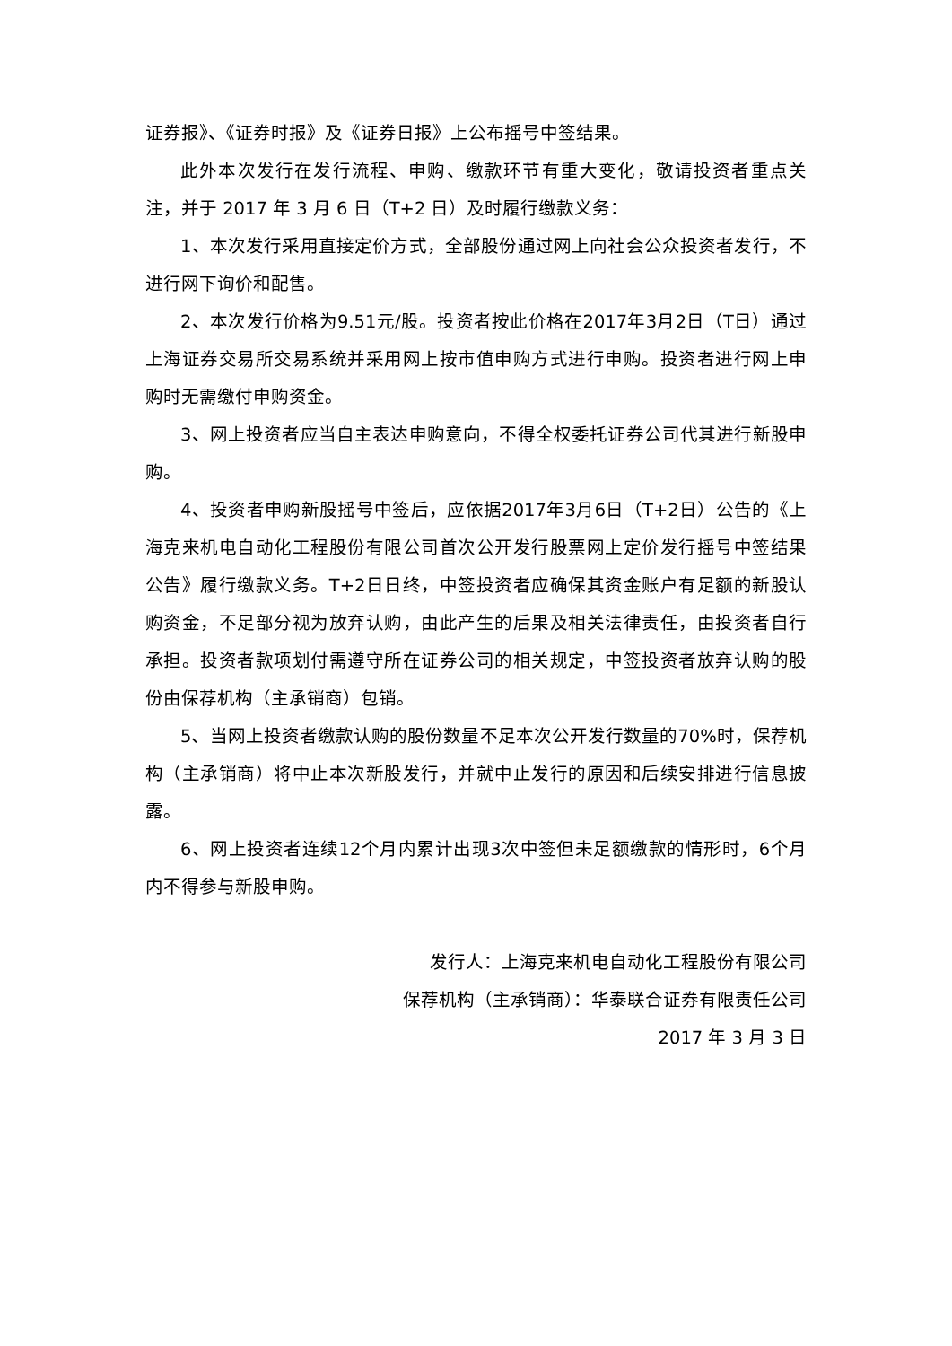证券报》、《证券时报》及《证券日报》上公布摇号中签结果。
此外本次发行在发行流程、申购、缴款环节有重大变化，敬请投资者重点关注，并于 2017 年 3 月 6 日（T+2 日）及时履行缴款义务：
1、本次发行采用直接定价方式，全部股份通过网上向社会公众投资者发行，不进行网下询价和配售。
2、本次发行价格为9.51元/股。投资者按此价格在2017年3月2日（T日）通过上海证券交易所交易系统并采用网上按市值申购方式进行申购。投资者进行网上申购时无需缴付申购资金。
3、网上投资者应当自主表达申购意向，不得全权委托证券公司代其进行新股申购。
4、投资者申购新股摇号中签后，应依据2017年3月6日（T+2日）公告的《上海克来机电自动化工程股份有限公司首次公开发行股票网上定价发行摇号中签结果公告》履行缴款义务。T+2日日终，中签投资者应确保其资金账户有足额的新股认购资金，不足部分视为放弃认购，由此产生的后果及相关法律责任，由投资者自行承担。投资者款项划付需遵守所在证券公司的相关规定，中签投资者放弃认购的股份由保荐机构（主承销商）包销。
5、当网上投资者缴款认购的股份数量不足本次公开发行数量的70%时，保荐机构（主承销商）将中止本次新股发行，并就中止发行的原因和后续安排进行信息披露。
6、网上投资者连续12个月内累计出现3次中签但未足额缴款的情形时，6个月内不得参与新股申购。
发行人：上海克来机电自动化工程股份有限公司
保荐机构（主承销商）：华泰联合证券有限责任公司
2017 年 3 月 3 日